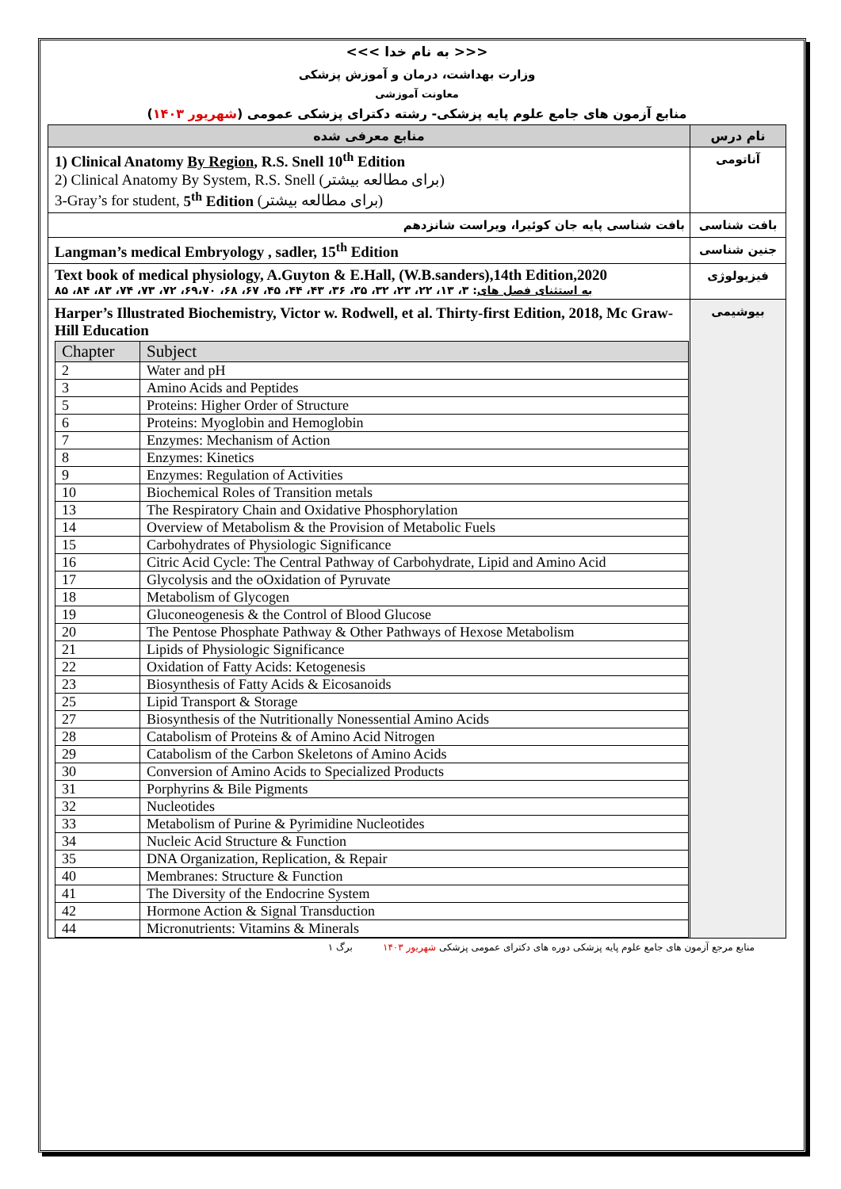<<< به نام خدا >>>
وزارت بهداشت، درمان و آموزش پزشکی
معاونت آموزشی
منابع آزمون های جامع علوم پایه پزشکی- رشته دکترای پزشکی عمومی (شهریور ۱۴۰۳)
| نام درس | منابع معرفی شده |
| --- | --- |
| آناتومی | 1) Clinical Anatomy By Region , R.S. Snell 10<sup>th</sup> Edition 2) Clinical Anatomy By System, R.S. Snell (برای مطالعه بیشتر) 3-Gray’s for student, 5<sup>th</sup> Edition (برای مطالعه بیشتر) |
| بافت شناسی | بافت شناسی پایه جان کوئیرا، ویراست شانزدهم |
| جنین شناسی | Langman’s medical Embryology , sadler, 15<sup>th</sup> Edition |
| فیزیولوژی | Text book of medical physiology, A.Guyton & E.Hall, (W.B.sanders),14th Edition,2020 به استثنای فصل های : ۳، ۱۳، ۲۲، ۲۳، ۳۲، ۳۵، ۳۶، ۴۳، ۴۴، ۴۵، ۶۷، ۶۸، ۶۹،۷۰، ۷۲، ۷۳، ۷۴، ۸۳، ۸۴، ۸۵ |
| بیوشیمی | Harper’s Illustrated Biochemistry, Victor w. Rodwell, et al. Thirty-first Edition, 2018, Mc Graw-Hill Education / Chapter / Subject / / --- / --- / / 2 / Water and pH / / 3 / Amino Acids and Peptides / / 5 / Proteins: Higher Order of Structure / / 6 / Proteins: Myoglobin and Hemoglobin / / 7 / Enzymes: Mechanism of Action / / 8 / Enzymes: Kinetics / / 9 / Enzymes: Regulation of Activities / / 10 / Biochemical Roles of Transition metals / / 13 / The Respiratory Chain and Oxidative Phosphorylation / / 14 / Overview of Metabolism & the Provision of Metabolic Fuels / / 15 / Carbohydrates of Physiologic Significance / / 16 / Citric Acid Cycle: The Central Pathway of Carbohydrate, Lipid and Amino Acid / / 17 / Glycolysis and the oOxidation of Pyruvate / / 18 / Metabolism of Glycogen / / 19 / Gluconeogenesis & the Control of Blood Glucose / / 20 / The Pentose Phosphate Pathway & Other Pathways of Hexose Metabolism / / 21 / Lipids of Physiologic Significance / / 22 / Oxidation of Fatty Acids: Ketogenesis / / 23 / Biosynthesis of Fatty Acids & Eicosanoids / / 25 / Lipid Transport & Storage / / 27 / Biosynthesis of the Nutritionally Nonessential Amino Acids / / 28 / Catabolism of Proteins & of Amino Acid Nitrogen / / 29 / Catabolism of the Carbon Skeletons of Amino Acids / / 30 / Conversion of Amino Acids to Specialized Products / / 31 / Porphyrins & Bile Pigments / / 32 / Nucleotides / / 33 / Metabolism of Purine & Pyrimidine Nucleotides / / 34 / Nucleic Acid Structure & Function / / 35 / DNA Organization, Replication, & Repair / / 40 / Membranes: Structure & Function / / 41 / The Diversity of the Endocrine System / / 42 / Hormone Action & Signal Transduction / / 44 / Micronutrients: Vitamins & Minerals / |
منابع مرجع آزمون های جامع علوم پایه پزشکی دوره های دکترای عمومی پزشکی شهریور ۱۴۰۳ برگ ۱